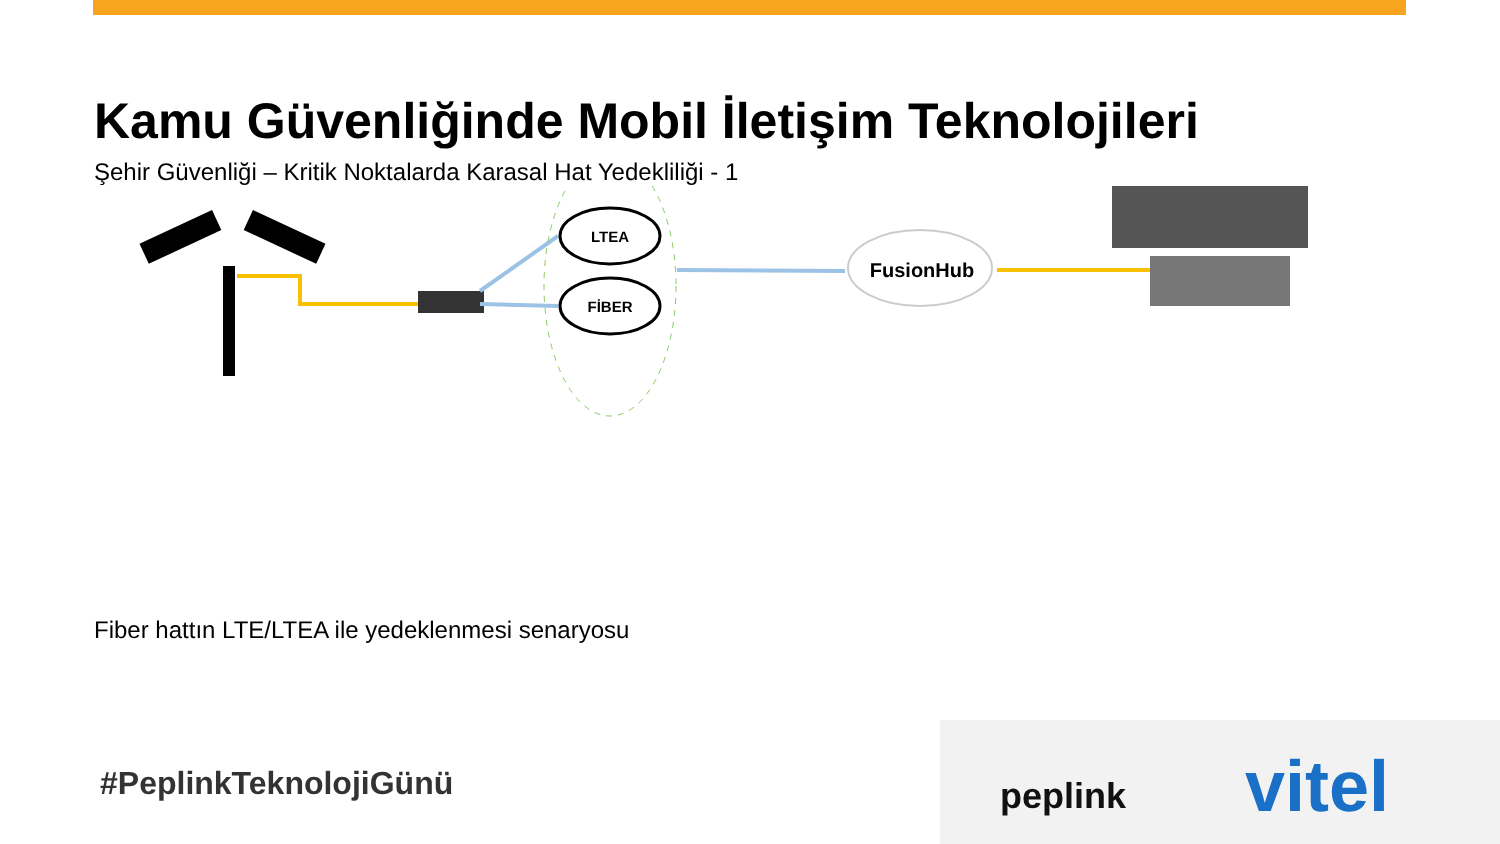Kamu Güvenliğinde Mobil İletişim Teknolojileri
Şehir Güvenliği – Kritik Noktalarda Karasal Hat Yedekliliği - 1
LTEA
FİBER
FusionHub
Fiber hattın LTE/LTEA ile yedeklenmesi senaryosu
#PeplinkTeknolojiGünü peplink vitel